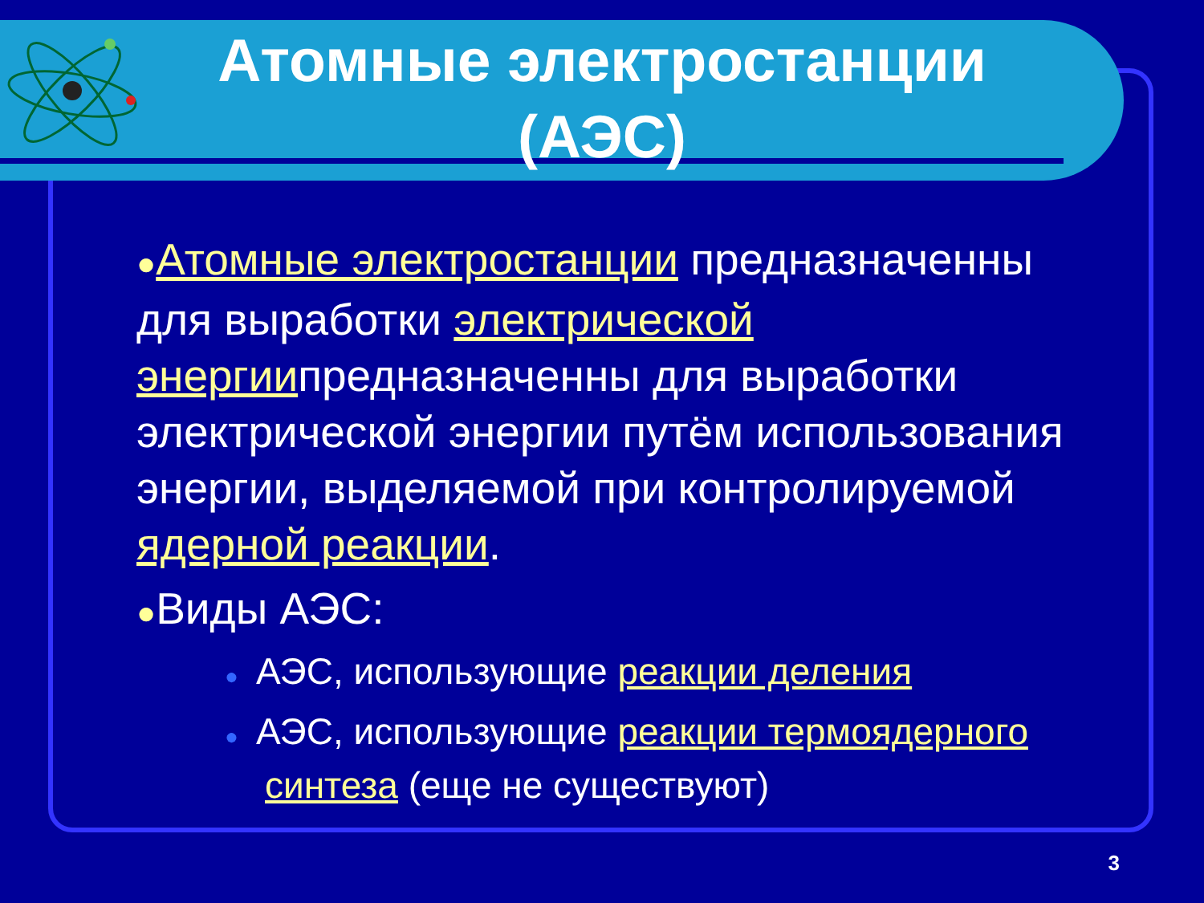Атомные электростанции (АЭС)
●Атомные электростанции предназначенны для выработки электрической энергиипредназначенны для выработки электрической энергии путём использования энергии, выделяемой при контролируемой ядерной реакции.
●Виды АЭС:
● АЭС, использующие реакции деления
● АЭС, использующие реакции термоядерного синтеза (еще не существуют)
3